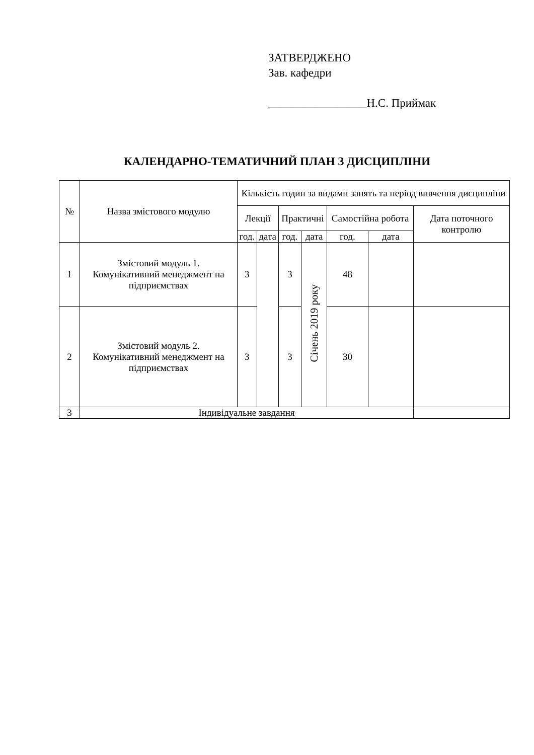ЗАТВЕРДЖЕНО
Зав. кафедри
_________________Н.С. Приймак
КАЛЕНДАРНО-ТЕМАТИЧНИЙ ПЛАН З ДИСЦИПЛІНИ
| № | Назва змістового модулю | Кількість годин за видами занять та період вивчення дисципліни | | | | | | |
| --- | --- | --- | --- | --- | --- | --- | --- | --- |
| | | Лекції | | Практичні | | Самостійна робота | | Дата поточного контролю |
| | | год. | дата | год. | дата | год. | дата | |
| 1 | Змістовий модуль 1. Комунікативний менеджмент на підприємствах | 3 | | 3 | Січень 2019 року | 48 | | |
| 2 | Змістовий модуль 2. Комунікативний менеджмент на підприємствах | 3 | | 3 | | 30 | | |
| 3 | Індивідуальне завдання | | | | | | | |